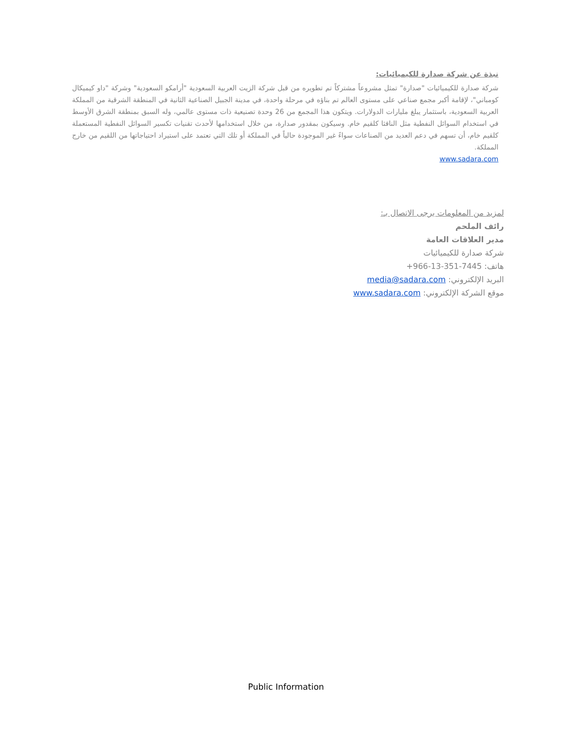نبذة عن شركة صدارة للكيميائيات:
شركة صدارة للكيميائيات "صدارة" تمثل مشروعاً مشتركاً تم تطويره من قبل شركة الزيت العربية السعودية "أرامكو السعودية" وشركة "داو كيميكال كومباني"، لإقامة أكبر مجمع صناعي على مستوى العالم تم بناؤه في مرحلة واحدة، في مدينة الجبيل الصناعية الثانية في المنطقة الشرقية من المملكة العربية السعودية، باستثمار يبلغ مليارات الدولارات. ويتكون هذا المجمع من 26 وحدة تصنيعية ذات مستوى عالمي، وله السبق بمنطقة الشرق الأوسط في استخدام السوائل النفطية مثل النافثا كلقيم خام. وسيكون بمقدور صدارة، من خلال استخدامها لأحدث تقنيات تكسير السوائل النفطية المستعملة كلقيم خام، أن تسهم في دعم العديد من الصناعات سواءً غير الموجودة حالياً في المملكة أو تلك التي تعتمد على استيراد احتياجاتها من اللقيم من خارج المملكة.
www.sadara.com
لمزيد من المعلومات يرجى الاتصال بـ:
رائف الملحم
مدير العلاقات العامة
شركة صدارة للكيميائيات
هاتف: +966-13-351-7445
البريد الإلكتروني: media@sadara.com
موقع الشركة الإلكتروني: www.sadara.com
Public Information